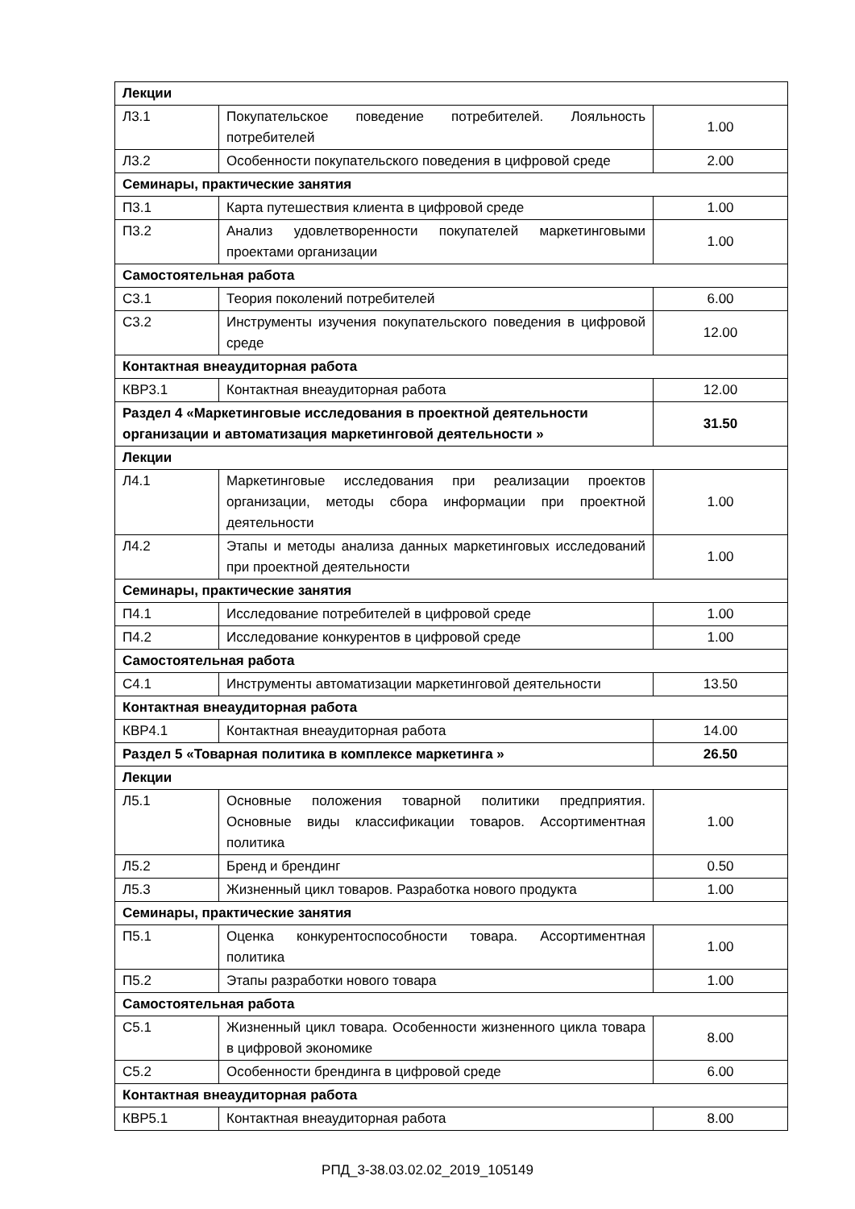| Лекции | | |
| Л3.1 | Покупательское поведение потребителей. Лояльность потребителей | 1.00 |
| Л3.2 | Особенности покупательского поведения в цифровой среде | 2.00 |
| Семинары, практические занятия | | |
| П3.1 | Карта путешествия клиента в цифровой среде | 1.00 |
| П3.2 | Анализ удовлетворенности покупателей маркетинговыми проектами организации | 1.00 |
| Самостоятельная работа | | |
| С3.1 | Теория поколений потребителей | 6.00 |
| С3.2 | Инструменты изучения покупательского поведения в цифровой среде | 12.00 |
| Контактная внеаудиторная работа | | |
| КВР3.1 | Контактная внеаудиторная работа | 12.00 |
| Раздел 4 «Маркетинговые исследования в проектной деятельности организации и автоматизация маркетинговой деятельности » | | 31.50 |
| Лекции | | |
| Л4.1 | Маркетинговые исследования при реализации проектов организации, методы сбора информации при проектной деятельности | 1.00 |
| Л4.2 | Этапы и методы анализа данных маркетинговых исследований при проектной деятельности | 1.00 |
| Семинары, практические занятия | | |
| П4.1 | Исследование потребителей в цифровой среде | 1.00 |
| П4.2 | Исследование конкурентов в цифровой среде | 1.00 |
| Самостоятельная работа | | |
| С4.1 | Инструменты автоматизации маркетинговой деятельности | 13.50 |
| Контактная внеаудиторная работа | | |
| КВР4.1 | Контактная внеаудиторная работа | 14.00 |
| Раздел 5 «Товарная политика в комплексе маркетинга » | | 26.50 |
| Лекции | | |
| Л5.1 | Основные положения товарной политики предприятия. Основные виды классификации товаров. Ассортиментная политика | 1.00 |
| Л5.2 | Бренд и брендинг | 0.50 |
| Л5.3 | Жизненный цикл товаров. Разработка нового продукта | 1.00 |
| Семинары, практические занятия | | |
| П5.1 | Оценка конкурентоспособности товара. Ассортиментная политика | 1.00 |
| П5.2 | Этапы разработки нового товара | 1.00 |
| Самостоятельная работа | | |
| С5.1 | Жизненный цикл товара. Особенности жизненного цикла товара в цифровой экономике | 8.00 |
| С5.2 | Особенности брендинга в цифровой среде | 6.00 |
| Контактная внеаудиторная работа | | |
| КВР5.1 | Контактная внеаудиторная работа | 8.00 |
РПД_3-38.03.02.02_2019_105149